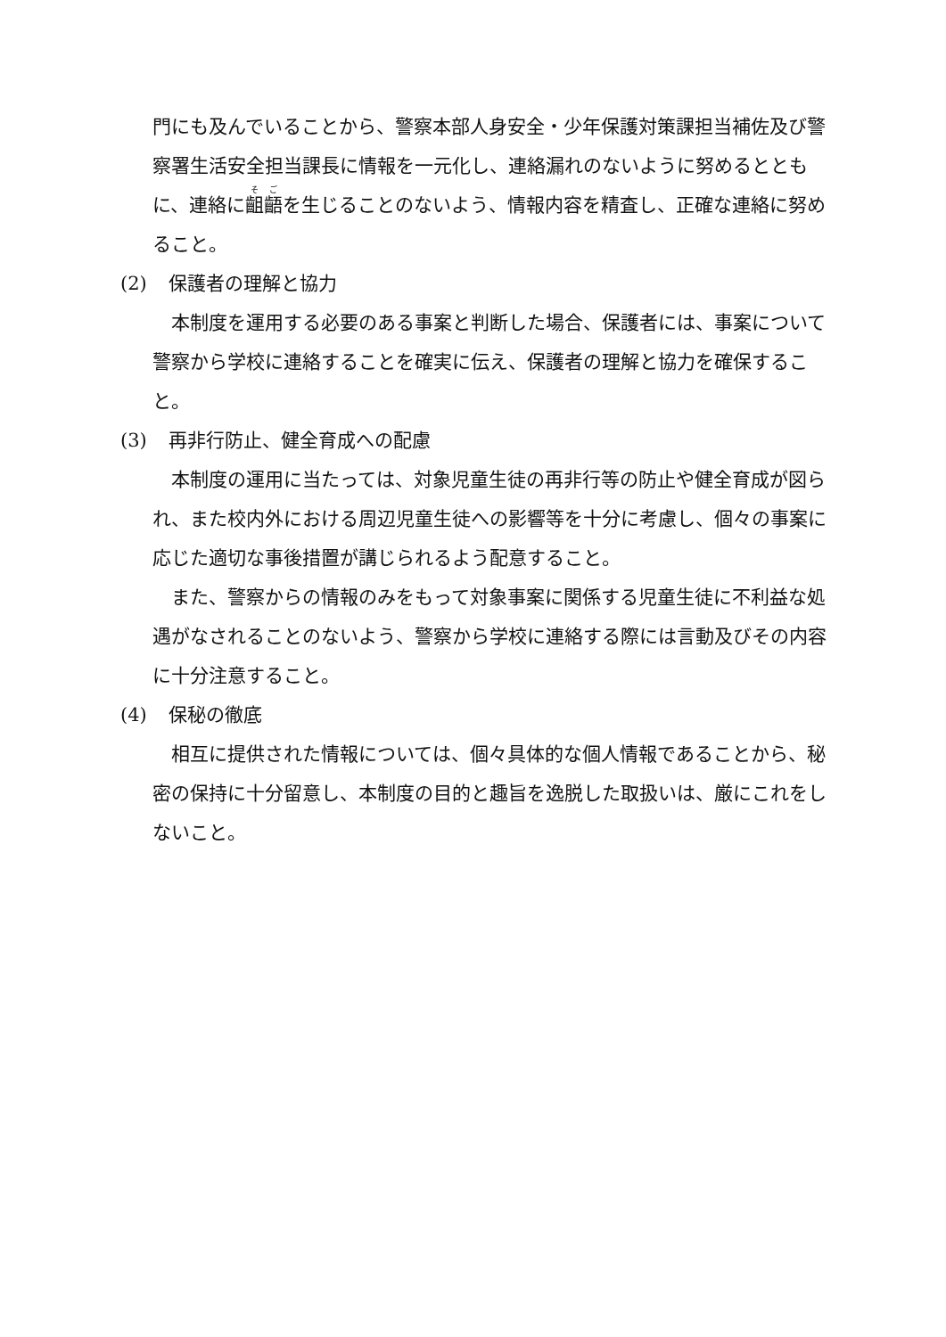門にも及んでいることから、警察本部人身安全・少年保護対策課担当補佐及び警察署生活安全担当課長に情報を一元化し、連絡漏れのないように努めるとともに、連絡に齟齬を生じることのないよう、情報内容を精査し、正確な連絡に努めること。
(2) 保護者の理解と協力
　本制度を運用する必要のある事案と判断した場合、保護者には、事案について警察から学校に連絡することを確実に伝え、保護者の理解と協力を確保すること。
(3) 再非行防止、健全育成への配慮
　本制度の運用に当たっては、対象児童生徒の再非行等の防止や健全育成が図られ、また校内外における周辺児童生徒への影響等を十分に考慮し、個々の事案に応じた適切な事後措置が講じられるよう配意すること。
　また、警察からの情報のみをもって対象事案に関係する児童生徒に不利益な処遇がなされることのないよう、警察から学校に連絡する際には言動及びその内容に十分注意すること。
(4) 保秘の徹底
　相互に提供された情報については、個々具体的な個人情報であることから、秘密の保持に十分留意し、本制度の目的と趣旨を逸脱した取扱いは、厳にこれをしないこと。